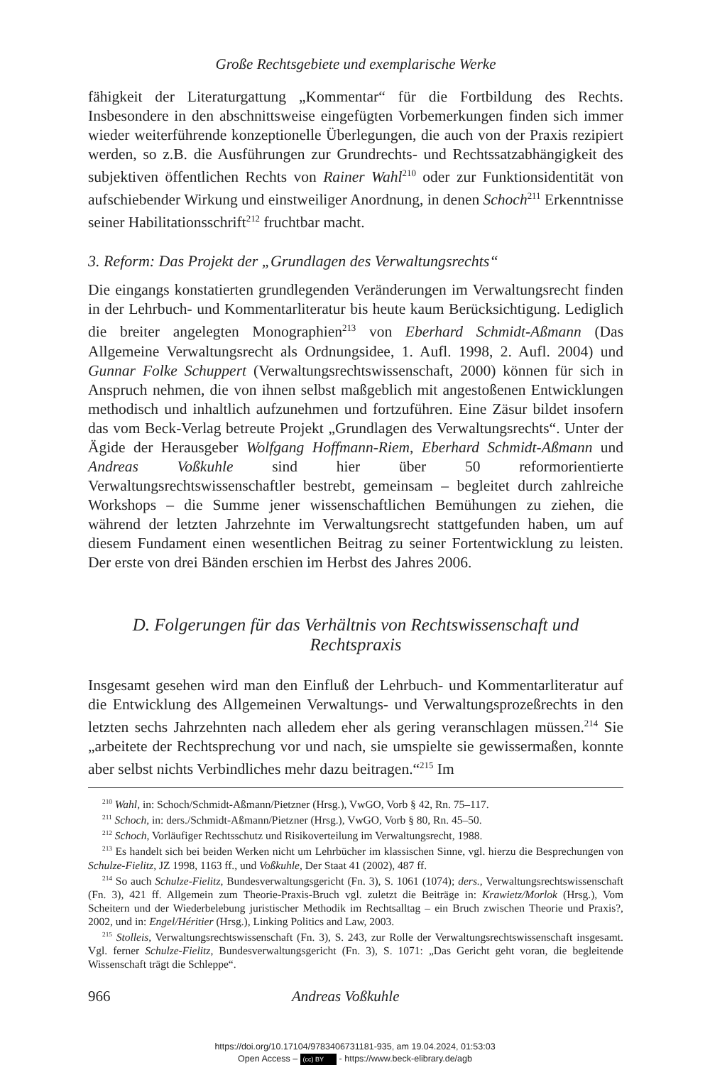Große Rechtsgebiete und exemplarische Werke
fähigkeit der Literaturgattung „Kommentar“ für die Fortbildung des Rechts. Insbesondere in den abschnittsweise eingefügten Vorbemerkungen finden sich immer wieder weiterführende konzeptionelle Überlegungen, die auch von der Praxis rezipiert werden, so z.B. die Ausführungen zur Grundrechts- und Rechtssatzabhängigkeit des subjektiven öffentlichen Rechts von Rainer Wahl<sup>210</sup> oder zur Funktionsidentität von aufschiebender Wirkung und einstweiliger Anordnung, in denen Schoch<sup>211</sup> Erkenntnisse seiner Habilitationsschrift<sup>212</sup> fruchtbar macht.
3. Reform: Das Projekt der „Grundlagen des Verwaltungsrechts“
Die eingangs konstatierten grundlegenden Veränderungen im Verwaltungsrecht finden in der Lehrbuch- und Kommentarliteratur bis heute kaum Berücksichtigung. Lediglich die breiter angelegten Monographien<sup>213</sup> von Eberhard Schmidt-Aßmann (Das Allgemeine Verwaltungsrecht als Ordnungsidee, 1. Aufl. 1998, 2. Aufl. 2004) und Gunnar Folke Schuppert (Verwaltungsrechtswissenschaft, 2000) können für sich in Anspruch nehmen, die von ihnen selbst maßgeblich mit angestoßenen Entwicklungen methodisch und inhaltlich aufzunehmen und fortzuführen. Eine Zäsur bildet insofern das vom Beck-Verlag betreute Projekt „Grundlagen des Verwaltungsrechts“. Unter der Ägide der Herausgeber Wolfgang Hoffmann-Riem, Eberhard Schmidt-Aßmann und Andreas Voßkuhle sind hier über 50 reformorientierte Verwaltungsrechtswissenschaftler bestrebt, gemeinsam – begleitet durch zahlreiche Workshops – die Summe jener wissenschaftlichen Bemühungen zu ziehen, die während der letzten Jahrzehnte im Verwaltungsrecht stattgefunden haben, um auf diesem Fundament einen wesentlichen Beitrag zu seiner Fortentwicklung zu leisten. Der erste von drei Bänden erschien im Herbst des Jahres 2006.
D. Folgerungen für das Verhältnis von Rechtswissenschaft und Rechtspraxis
Insgesamt gesehen wird man den Einfluß der Lehrbuch- und Kommentarliteratur auf die Entwicklung des Allgemeinen Verwaltungs- und Verwaltungsprozeßrechts in den letzten sechs Jahrzehnten nach alledem eher als gering veranschlagen müssen.<sup>214</sup> Sie „arbeitete der Rechtsprechung vor und nach, sie umspielte sie gewissermaßen, konnte aber selbst nichts Verbindliches mehr dazu beitragen.“<sup>215</sup> Im
<sup>210</sup> Wahl, in: Schoch/Schmidt-Aßmann/Pietzner (Hrsg.), VwGO, Vorb § 42, Rn. 75–117.
<sup>211</sup> Schoch, in: ders./Schmidt-Aßmann/Pietzner (Hrsg.), VwGO, Vorb § 80, Rn. 45–50.
<sup>212</sup> Schoch, Vorläufiger Rechtsschutz und Risikoverteilung im Verwaltungsrecht, 1988.
<sup>213</sup> Es handelt sich bei beiden Werken nicht um Lehrbücher im klassischen Sinne, vgl. hierzu die Besprechungen von Schulze-Fielitz, JZ 1998, 1163 ff., und Voßkuhle, Der Staat 41 (2002), 487 ff.
<sup>214</sup> So auch Schulze-Fielitz, Bundesverwaltungsgericht (Fn. 3), S. 1061 (1074); ders., Verwaltungsrechtswissenschaft (Fn. 3), 421 ff. Allgemein zum Theorie-Praxis-Bruch vgl. zuletzt die Beiträge in: Krawietz/Morlok (Hrsg.), Vom Scheitern und der Wiederbelebung juristischer Methodik im Rechtsalltag – ein Bruch zwischen Theorie und Praxis?, 2002, und in: Engel/Héritier (Hrsg.), Linking Politics and Law, 2003.
<sup>215</sup> Stolleis, Verwaltungsrechtswissenschaft (Fn. 3), S. 243, zur Rolle der Verwaltungsrechtswissenschaft insgesamt. Vgl. ferner Schulze-Fielitz, Bundesverwaltungsgericht (Fn. 3), S. 1071: „Das Gericht geht voran, die begleitende Wissenschaft trägt die Schleppe“.
966 Andreas Voßkuhle
https://doi.org/10.17104/9783406731181-935, am 19.04.2024, 01:53:03
Open Access – (cc) BY - https://www.beck-elibrary.de/agb